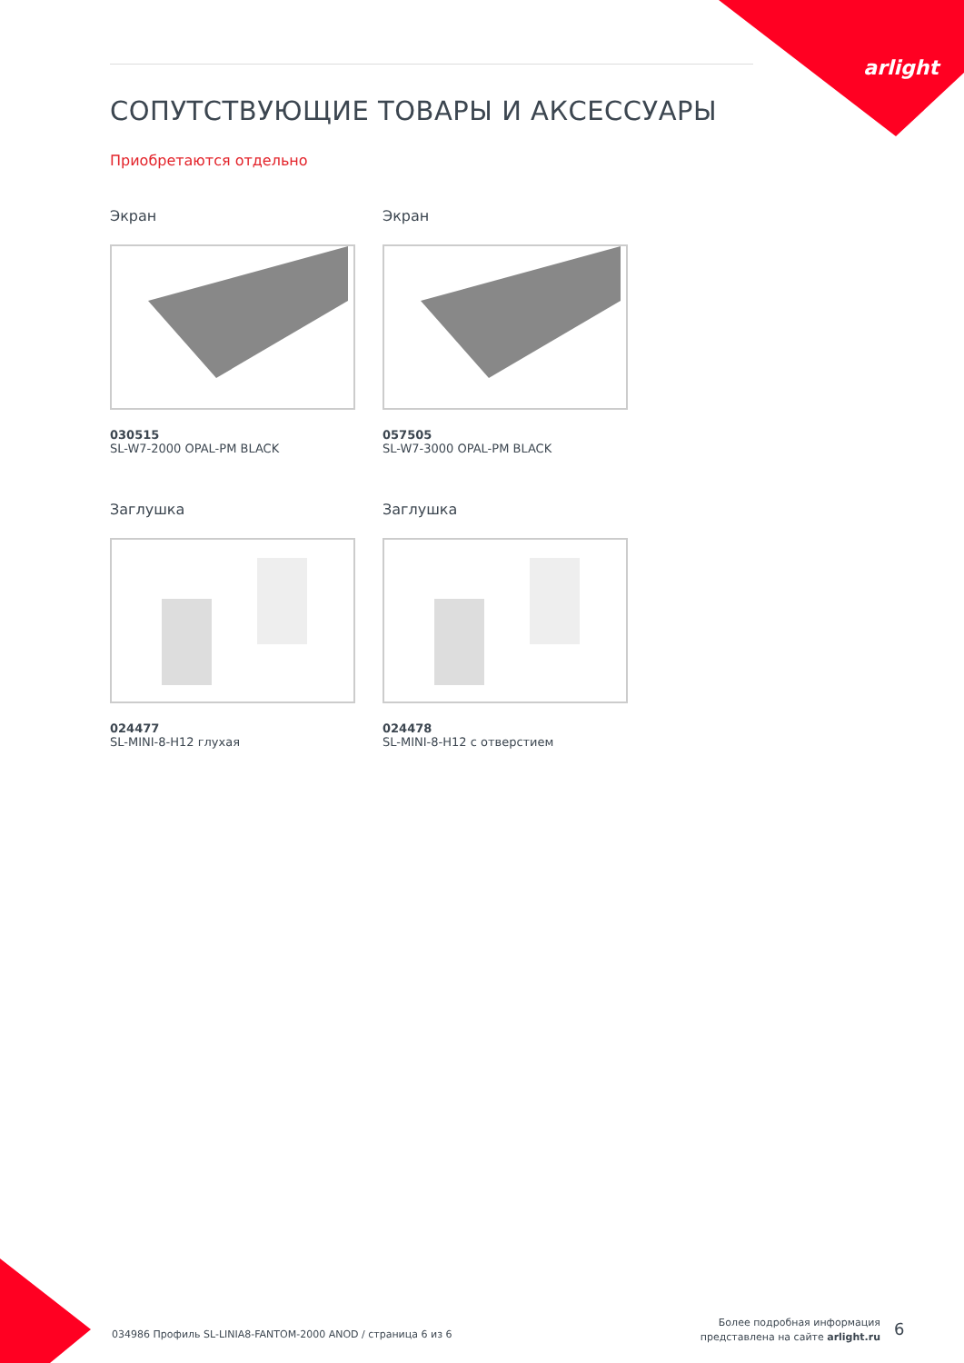arlight
СОПУТСТВУЮЩИЕ ТОВАРЫ И АКСЕССУАРЫ
Приобретаются отдельно
Экран
030515
SL-W7-2000 OPAL-PM BLACK
Экран
057505
SL-W7-3000 OPAL-PM BLACK
Заглушка
024477
SL-MINI-8-H12 глухая
Заглушка
024478
SL-MINI-8-H12 с отверстием
034986 Профиль SL-LINIA8-FANTOM-2000 ANOD / страница 6 из 6
Более подробная информация
представлена на сайте arlight.ru
6